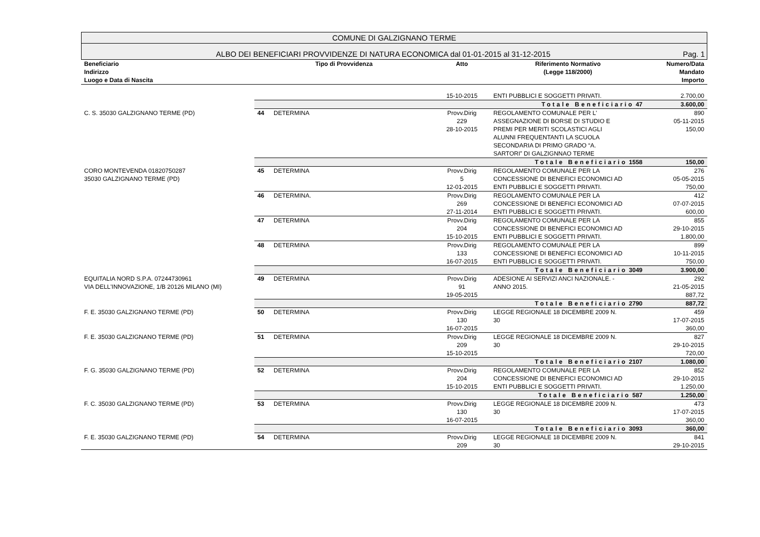COMUNE DI GALZIGNANO TERME
ALBO DEI BENEFICIARI PROVVIDENZE DI NATURA ECONOMICA dal 01-01-2015 al 31-12-2015 Pag. 1
| Beneficiario Indirizzo Luogo e Data di Nascita | Tipo di Provvidenza | | Atto | Riferimento Normativo (Legge 118/2000) | Numero/Data Mandato Importo |
| --- | --- | --- | --- | --- | --- |
| | | | 15-10-2015 | ENTI PUBBLICI E SOGGETTI PRIVATI. | 2.700,00 |
| | Totale Beneficiario 47 | | | | 3.600,00 |
| C. S. 35030 GALZIGNANO TERME (PD) | 44 | DETERMINA | Provv.Dirig 229 28-10-2015 | REGOLAMENTO COMUNALE PER L' ASSEGNAZIONE DI BORSE DI STUDIO E PREMI PER MERITI SCOLASTICI AGLI ALUNNI FREQUENTANTI LA SCUOLA SECONDARIA DI PRIMO GRADO “A. SARTORI” DI GALZIGNNAO TERME | 890 05-11-2015 150,00 |
| | Totale Beneficiario 1558 | | | | 150,00 |
| CORO MONTEVENDA 01820750287 35030 GALZIGNANO TERME (PD) | 45 | DETERMINA | Provv.Dirig 5 12-01-2015 | REGOLAMENTO COMUNALE PER LA CONCESSIONE DI BENEFICI ECONOMICI AD ENTI PUBBLICI E SOGGETTI PRIVATI. | 276 05-05-2015 750,00 |
| | 46 | DETERMINA. | Provv.Dirig 269 27-11-2014 | REGOLAMENTO COMUNALE PER LA CONCESSIONE DI BENEFICI ECONOMICI AD ENTI PUBBLICI E SOGGETTI PRIVATI. | 412 07-07-2015 600,00 |
| | 47 | DETERMINA | Provv.Dirig 204 15-10-2015 | REGOLAMENTO COMUNALE PER LA CONCESSIONE DI BENEFICI ECONOMICI AD ENTI PUBBLICI E SOGGETTI PRIVATI. | 855 29-10-2015 1.800,00 |
| | 48 | DETERMINA | Provv.Dirig 133 16-07-2015 | REGOLAMENTO COMUNALE PER LA CONCESSIONE DI BENEFICI ECONOMICI AD ENTI PUBBLICI E SOGGETTI PRIVATI. | 899 10-11-2015 750,00 |
| | Totale Beneficiario 3049 | | | | 3.900,00 |
| EQUITALIA NORD S.P.A. 07244730961 VIA DELL'INNOVAZIONE, 1/B 20126 MILANO (MI) | 49 | DETERMINA | Provv.Dirig 91 19-05-2015 | ADESIONE AI SERVIZI ANCI NAZIONALE. - ANNO 2015. | 292 21-05-2015 887,72 |
| | Totale Beneficiario 2790 | | | | 887,72 |
| F. E. 35030 GALZIGNANO TERME (PD) | 50 | DETERMINA | Provv.Dirig 130 16-07-2015 | LEGGE REGIONALE 18 DICEMBRE 2009 N. 30 | 459 17-07-2015 360,00 |
| F. E. 35030 GALZIGNANO TERME (PD) | 51 | DETERMINA | Provv.Dirig 209 15-10-2015 | LEGGE REGIONALE 18 DICEMBRE 2009 N. 30 | 827 29-10-2015 720,00 |
| | Totale Beneficiario 2107 | | | | 1.080,00 |
| F. G. 35030 GALZIGNANO TERME (PD) | 52 | DETERMINA | Provv.Dirig 204 15-10-2015 | REGOLAMENTO COMUNALE PER LA CONCESSIONE DI BENEFICI ECONOMICI AD ENTI PUBBLICI E SOGGETTI PRIVATI. | 852 29-10-2015 1.250,00 |
| | Totale Beneficiario 587 | | | | 1.250,00 |
| F. C. 35030 GALZIGNANO TERME (PD) | 53 | DETERMINA | Provv.Dirig 130 16-07-2015 | LEGGE REGIONALE 18 DICEMBRE 2009 N. 30 | 473 17-07-2015 360,00 |
| | Totale Beneficiario 3093 | | | | 360,00 |
| F. E. 35030 GALZIGNANO TERME (PD) | 54 | DETERMINA | Provv.Dirig 209 | LEGGE REGIONALE 18 DICEMBRE 2009 N. 30 | 841 29-10-2015 |